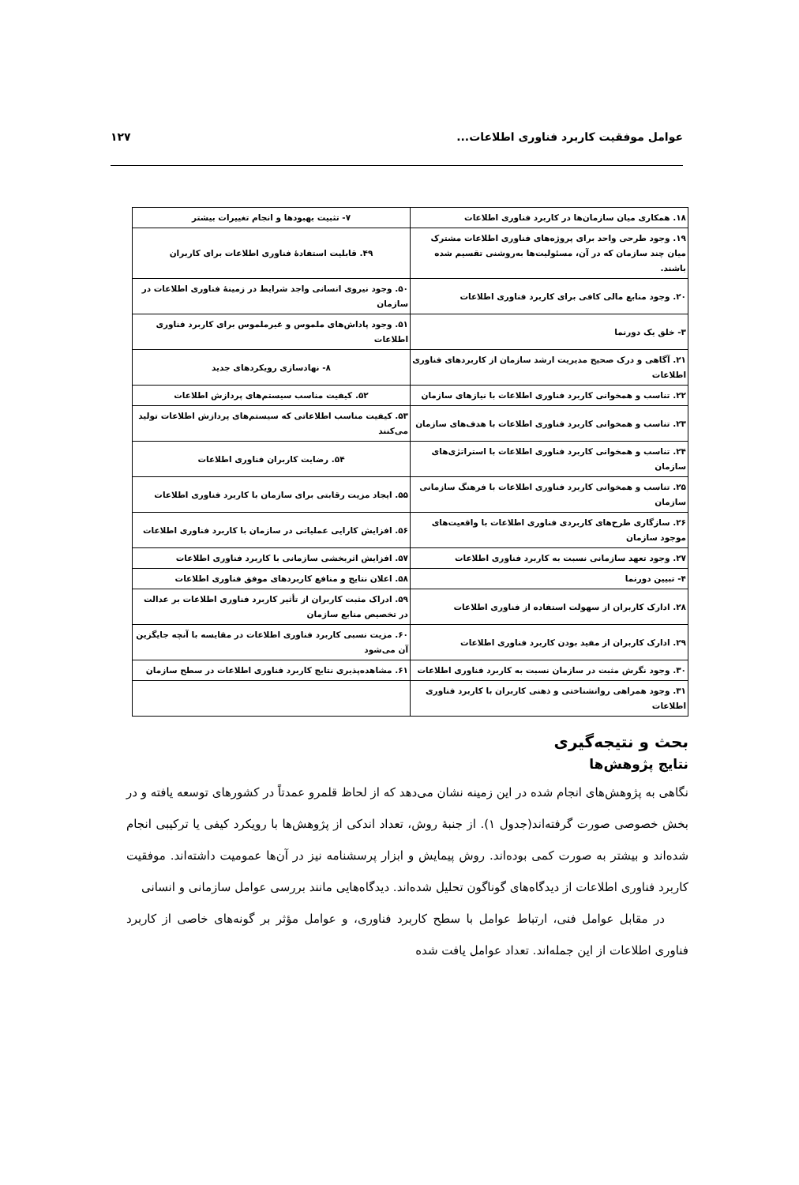عوامل موفقیت کاربرد فناوری اطلاعات... ۱۲۷
| ۱۸. همکاری میان سازمان‌ها در کاربرد فناوری اطلاعات | ۷- تثبیت بهبودها و انجام تغییرات بیشتر |
| ۱۹. وجود طرحی واحد برای پروژه‌های فناوری اطلاعات مشترک میان چند سازمان که در آن، مسئولیت‌ها به‌روشنی تقسیم شده باشند. | ۴۹. قابلیت استفادهٔ فناوری اطلاعات برای کاربران |
| ۲۰. وجود منابع مالی کافی برای کاربرد فناوری اطلاعات | ۵۰. وجود نیروی انسانی واجد شرایط در زمینهٔ فناوری اطلاعات در سازمان |
| ۳- خلق یک دورنما | ۵۱. وجود پاداش‌های ملموس و غیرملموس برای کاربرد فناوری اطلاعات |
| ۲۱. آگاهی و درک صحیح مدیریت ارشد سازمان از کاربردهای فناوری اطلاعات | ۸- نهادسازی رویکردهای جدید |
| ۲۲. تناسب و همخوانی کاربرد فناوری اطلاعات با نیازهای سازمان | ۵۲. کیفیت مناسب سیستم‌های پردازش اطلاعات |
| ۲۳. تناسب و همخوانی کاربرد فناوری اطلاعات با هدف‌های سازمان | ۵۳. کیفیت مناسب اطلاعاتی که سیستم‌های پردازش اطلاعات تولید می‌کنند |
| ۲۴. تناسب و همخوانی کاربرد فناوری اطلاعات با استراتژی‌های سازمان | ۵۴. رضایت کاربران فناوری اطلاعات |
| ۲۵. تناسب و همخوانی کاربرد فناوری اطلاعات با فرهنگ سازمانی سازمان | ۵۵. ایجاد مزیت رقابتی برای سازمان با کاربرد فناوری اطلاعات |
| ۲۶. سازگاری طرح‌های کاربردی فناوری اطلاعات با واقعیت‌های موجود سازمان | ۵۶. افزایش کارایی عملیاتی در سازمان با کاربرد فناوری اطلاعات |
| ۲۷. وجود تعهد سازمانی نسبت به کاربرد فناوری اطلاعات | ۵۷. افزایش اثربخشی سازمانی با کاربرد فناوری اطلاعات |
| ۴- تبیین دورنما | ۵۸. اعلان نتایج و منافع کاربردهای موفق فناوری اطلاعات |
| ۲۸. ادارک کاربران از سهولت استفاده از فناوری اطلاعات | ۵۹. ادراک مثبت کاربران از تأثیر کاربرد فناوری اطلاعات بر عدالت در تخصیص منابع سازمان |
| ۲۹. ادارک کاربران از مفید بودن کاربرد فناوری اطلاعات | ۶۰. مزیت نسبی کاربرد فناوری اطلاعات در مقایسه با آنچه جایگزین آن می‌شود |
| ۳۰. وجود نگرش مثبت در سازمان نسبت به کاربرد فناوری اطلاعات | ۶۱. مشاهده‌پذیری نتایج کاربرد فناوری اطلاعات در سطح سازمان |
| ۳۱. وجود همراهی روانشناختی و ذهنی کاربران با کاربرد فناوری اطلاعات | |
بحث و نتیجه‌گیری
نتایج پژوهش‌ها
نگاهی به پژوهش‌های انجام شده در این زمینه نشان می‌دهد که از لحاظ قلمرو عمدتاً در کشورهای توسعه یافته و در بخش خصوصی صورت گرفته‌اند(جدول ۱). از جنبهٔ روش، تعداد اندکی از پژوهش‌ها با رویکرد کیفی یا ترکیبی انجام شده‌اند و بیشتر به صورت کمی بوده‌اند. روش پیمایش و ابزار پرسشنامه نیز در آن‌ها عمومیت داشته‌اند. موفقیت کاربرد فناوری اطلاعات از دیدگاه‌های گوناگون تحلیل شده‌اند. دیدگاه‌هایی مانند بررسی عوامل سازمانی و انسانی
در مقابل عوامل فنی، ارتباط عوامل با سطح کاربرد فناوری، و عوامل مؤثر بر گونه‌های خاصی از کاربرد فناوری اطلاعات از این جمله‌اند. تعداد عوامل یافت شده